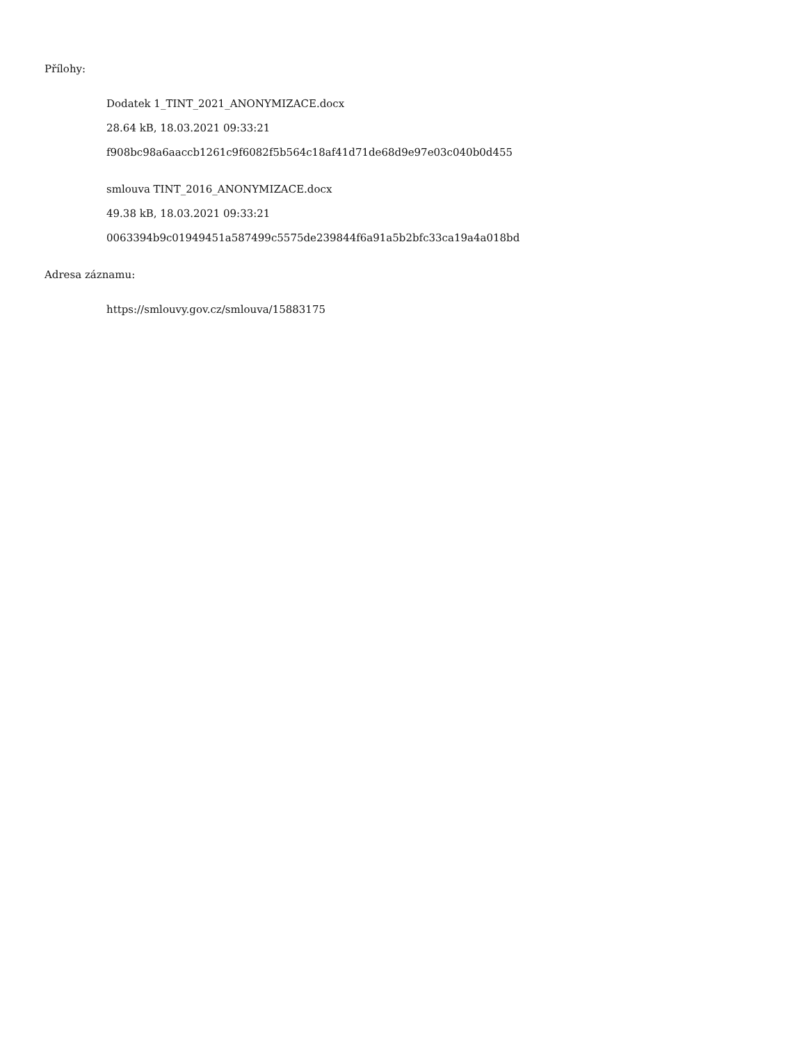Přílohy:
Dodatek 1_TINT_2021_ANONYMIZACE.docx
28.64 kB, 18.03.2021 09:33:21
f908bc98a6aaccb1261c9f6082f5b564c18af41d71de68d9e97e03c040b0d455
smlouva TINT_2016_ANONYMIZACE.docx
49.38 kB, 18.03.2021 09:33:21
0063394b9c01949451a587499c5575de239844f6a91a5b2bfc33ca19a4a018bd
Adresa záznamu:
https://smlouvy.gov.cz/smlouva/15883175